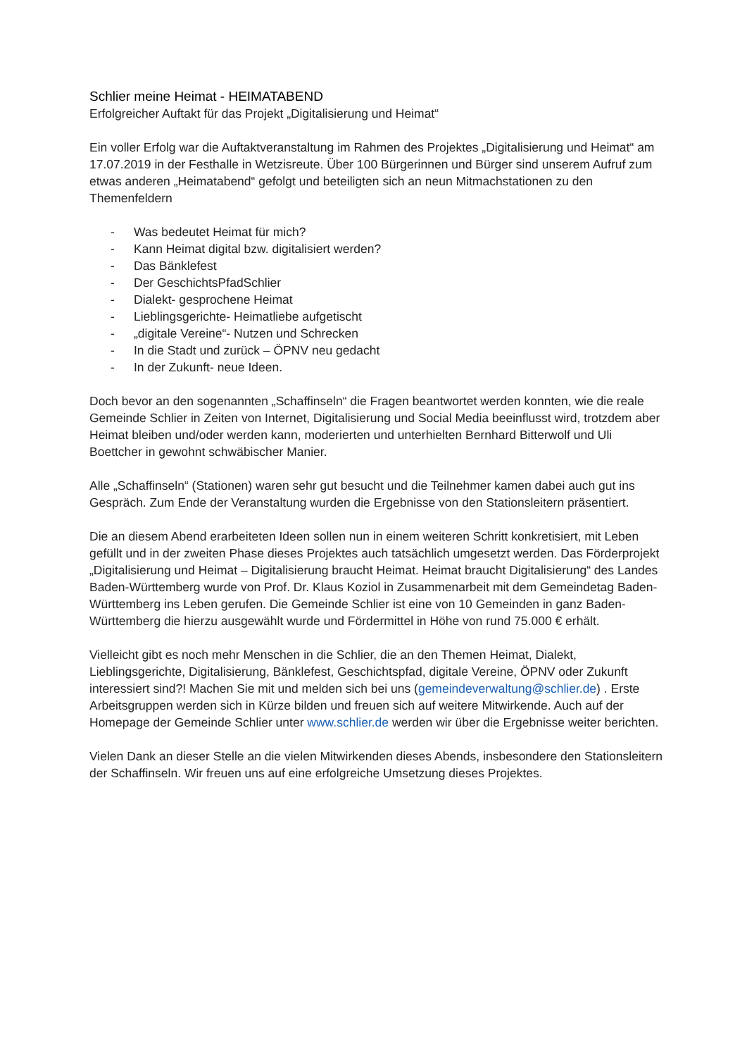Schlier meine Heimat - HEIMATABEND
Erfolgreicher Auftakt für das Projekt „Digitalisierung und Heimat“
Ein voller Erfolg war die Auftaktveranstaltung im Rahmen des Projektes „Digitalisierung und Heimat“ am 17.07.2019 in der Festhalle in Wetzisreute. Über 100 Bürgerinnen und Bürger sind unserem Aufruf zum etwas anderen „Heimatabend“ gefolgt und beteiligten sich an neun Mitmachstationen zu den Themenfeldern
- Was bedeutet Heimat für mich?
- Kann Heimat digital bzw. digitalisiert werden?
- Das Bänklefest
- Der GeschichtsPfadSchlier
- Dialekt- gesprochene Heimat
- Lieblingsgerichte- Heimatliebe aufgetischt
- „digitale Vereine“- Nutzen und Schrecken
- In die Stadt und zurück – ÖPNV neu gedacht
- In der Zukunft- neue Ideen.
Doch bevor an den sogenannten „Schaffinseln“ die Fragen beantwortet werden konnten, wie die reale Gemeinde Schlier in Zeiten von Internet, Digitalisierung und Social Media beeinflusst wird, trotzdem aber Heimat bleiben und/oder werden kann, moderierten und unterhielten Bernhard Bitterwolf und Uli Boettcher in gewohnt schwäbischer Manier.
Alle „Schaffinseln“ (Stationen) waren sehr gut besucht und die Teilnehmer kamen dabei auch gut ins Gespräch. Zum Ende der Veranstaltung wurden die Ergebnisse von den Stationsleitern präsentiert.
Die an diesem Abend erarbeiteten Ideen sollen nun in einem weiteren Schritt konkretisiert, mit Leben gefüllt und in der zweiten Phase dieses Projektes auch tatsächlich umgesetzt werden. Das Förderprojekt „Digitalisierung und Heimat – Digitalisierung braucht Heimat. Heimat braucht Digitalisierung“ des Landes Baden-Württemberg wurde von Prof. Dr. Klaus Koziol in Zusammenarbeit mit dem Gemeindetag Baden-Württemberg ins Leben gerufen. Die Gemeinde Schlier ist eine von 10 Gemeinden in ganz Baden-Württemberg die hierzu ausgewählt wurde und Fördermittel in Höhe von rund 75.000 € erhält.
Vielleicht gibt es noch mehr Menschen in die Schlier, die an den Themen Heimat, Dialekt, Lieblingsgerichte, Digitalisierung, Bänklefest, Geschichtspfad, digitale Vereine, ÖPNV oder Zukunft interessiert sind?! Machen Sie mit und melden sich bei uns (gemeindeverwaltung@schlier.de) . Erste Arbeitsgruppen werden sich in Kürze bilden und freuen sich auf weitere Mitwirkende. Auch auf der Homepage der Gemeinde Schlier unter www.schlier.de werden wir über die Ergebnisse weiter berichten.
Vielen Dank an dieser Stelle an die vielen Mitwirkenden dieses Abends, insbesondere den Stationsleitern der Schaffinseln. Wir freuen uns auf eine erfolgreiche Umsetzung dieses Projektes.